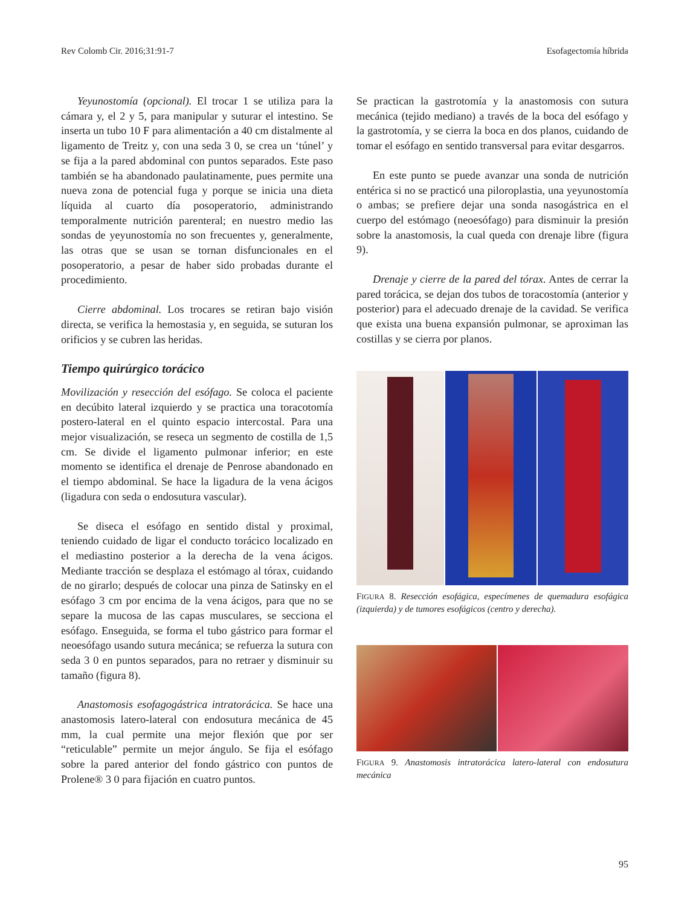Rev Colomb Cir. 2016;31:91-7 Esofagectomía híbrida
Yeyunostomía (opcional). El trocar 1 se utiliza para la cámara y, el 2 y 5, para manipular y suturar el intestino. Se inserta un tubo 10 F para alimentación a 40 cm distalmente al ligamento de Treitz y, con una seda 3 0, se crea un ‘túnel’ y se fija a la pared abdominal con puntos separados. Este paso también se ha abandonado paulatinamente, pues permite una nueva zona de potencial fuga y porque se inicia una dieta líquida al cuarto día posoperatorio, administrando temporalmente nutrición parenteral; en nuestro medio las sondas de yeyunostomía no son frecuentes y, generalmente, las otras que se usan se tornan disfuncionales en el posoperatorio, a pesar de haber sido probadas durante el procedimiento.
Cierre abdominal. Los trocares se retiran bajo visión directa, se verifica la hemostasia y, en seguida, se suturan los orificios y se cubren las heridas.
Tiempo quirúrgico torácico
Movilización y resección del esófago. Se coloca el paciente en decúbito lateral izquierdo y se practica una toracotomía postero-lateral en el quinto espacio intercostal. Para una mejor visualización, se reseca un segmento de costilla de 1,5 cm. Se divide el ligamento pulmonar inferior; en este momento se identifica el drenaje de Penrose abandonado en el tiempo abdominal. Se hace la ligadura de la vena ácigos (ligadura con seda o endosutura vascular).
Se diseca el esófago en sentido distal y proximal, teniendo cuidado de ligar el conducto torácico localizado en el mediastino posterior a la derecha de la vena ácigos. Mediante tracción se desplaza el estómago al tórax, cuidando de no girarlo; después de colocar una pinza de Satinsky en el esófago 3 cm por encima de la vena ácigos, para que no se separe la mucosa de las capas musculares, se secciona el esófago. Enseguida, se forma el tubo gástrico para formar el neoesófago usando sutura mecánica; se refuerza la sutura con seda 3 0 en puntos separados, para no retraer y disminuir su tamaño (figura 8).
Anastomosis esofagogástrica intratorácica. Se hace una anastomosis latero-lateral con endosutura mecánica de 45 mm, la cual permite una mejor flexión que por ser “reticulable” permite un mejor ángulo. Se fija el esófago sobre la pared anterior del fondo gástrico con puntos de Prolene® 3 0 para fijación en cuatro puntos.
Se practican la gastrotomía y la anastomosis con sutura mecánica (tejido mediano) a través de la boca del esófago y la gastrotomía, y se cierra la boca en dos planos, cuidando de tomar el esófago en sentido transversal para evitar desgarros.
En este punto se puede avanzar una sonda de nutrición entérica si no se practicó una piloroplastia, una yeyunostomía o ambas; se prefiere dejar una sonda nasogástrica en el cuerpo del estómago (neoesófago) para disminuir la presión sobre la anastomosis, la cual queda con drenaje libre (figura 9).
Drenaje y cierre de la pared del tórax. Antes de cerrar la pared torácica, se dejan dos tubos de toracostomía (anterior y posterior) para el adecuado drenaje de la cavidad. Se verifica que exista una buena expansión pulmonar, se aproximan las costillas y se cierra por planos.
FIGURA 8. Resección esofágica, especímenes de quemadura esofágica (izquierda) y de tumores esofágicos (centro y derecha).
FIGURA 9. Anastomosis intratorácica latero-lateral con endosutura mecánica
95